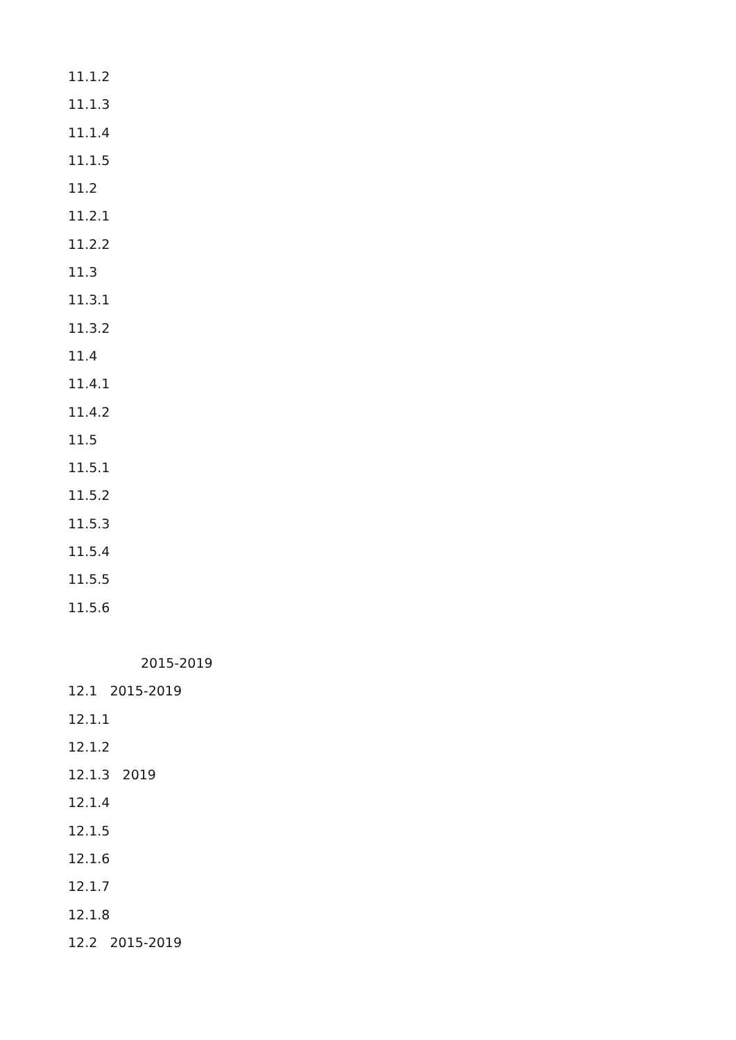11.1.2
11.1.3
11.1.4
11.1.5
11.2
11.2.1
11.2.2
11.3
11.3.1
11.3.2
11.4
11.4.1
11.4.2
11.5
11.5.1
11.5.2
11.5.3
11.5.4
11.5.5
11.5.6
2015-2019
12.1 2015-2019
12.1.1
12.1.2
12.1.3 2019
12.1.4
12.1.5
12.1.6
12.1.7
12.1.8
12.2 2015-2019